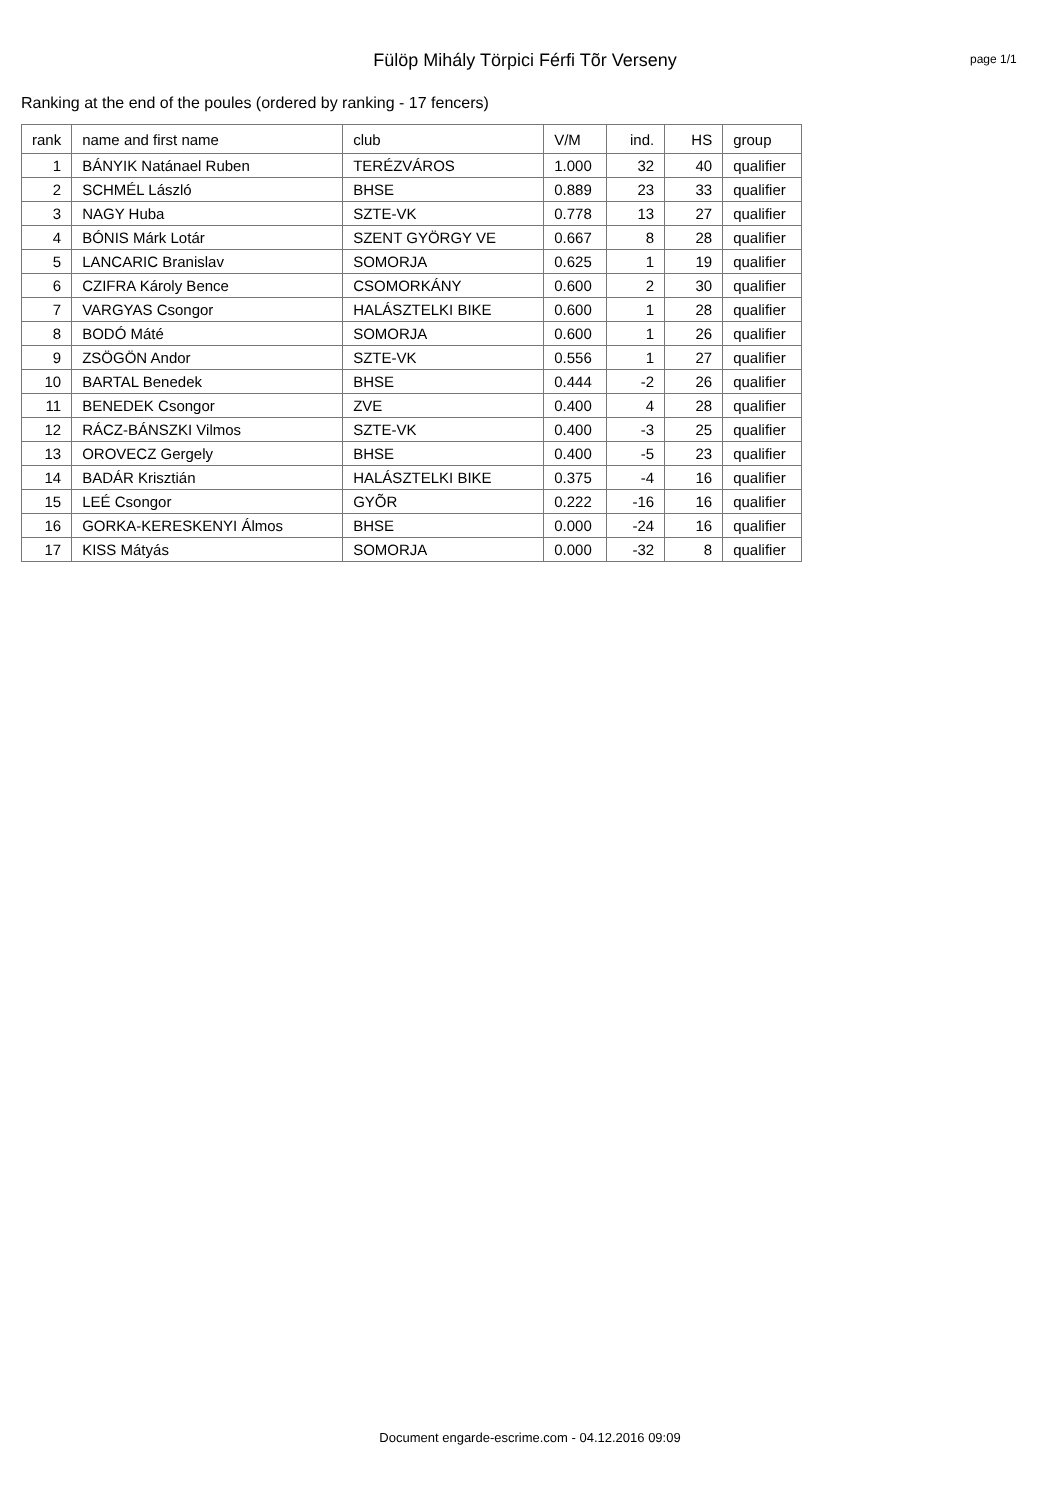Fülöp Mihály Törpici Férfi Tõr Verseny
page 1/1
Ranking at the end of the poules (ordered by ranking - 17 fencers)
| rank | name and first name | club | V/M | ind. | HS | group |
| --- | --- | --- | --- | --- | --- | --- |
| 1 | BÁNYIK Natánael Ruben | TERÉZVÁROS | 1.000 | 32 | 40 | qualifier |
| 2 | SCHMÉL László | BHSE | 0.889 | 23 | 33 | qualifier |
| 3 | NAGY Huba | SZTE-VK | 0.778 | 13 | 27 | qualifier |
| 4 | BÓNIS Márk Lotár | SZENT GYÖRGY VE | 0.667 | 8 | 28 | qualifier |
| 5 | LANCARIC Branislav | SOMORJA | 0.625 | 1 | 19 | qualifier |
| 6 | CZIFRA Károly Bence | CSOMORKÁNY | 0.600 | 2 | 30 | qualifier |
| 7 | VARGYAS Csongor | HALÁSZTELKI BIKE | 0.600 | 1 | 28 | qualifier |
| 8 | BODÓ Máté | SOMORJA | 0.600 | 1 | 26 | qualifier |
| 9 | ZSÖGÖN Andor | SZTE-VK | 0.556 | 1 | 27 | qualifier |
| 10 | BARTAL Benedek | BHSE | 0.444 | -2 | 26 | qualifier |
| 11 | BENEDEK Csongor | ZVE | 0.400 | 4 | 28 | qualifier |
| 12 | RÁCZ-BÁNSZKI Vilmos | SZTE-VK | 0.400 | -3 | 25 | qualifier |
| 13 | OROVECZ Gergely | BHSE | 0.400 | -5 | 23 | qualifier |
| 14 | BADÁR Krisztián | HALÁSZTELKI BIKE | 0.375 | -4 | 16 | qualifier |
| 15 | LEÉ Csongor | GYÕR | 0.222 | -16 | 16 | qualifier |
| 16 | GORKA-KERESKENYI Álmos | BHSE | 0.000 | -24 | 16 | qualifier |
| 17 | KISS Mátyás | SOMORJA | 0.000 | -32 | 8 | qualifier |
Document engarde-escrime.com - 04.12.2016 09:09